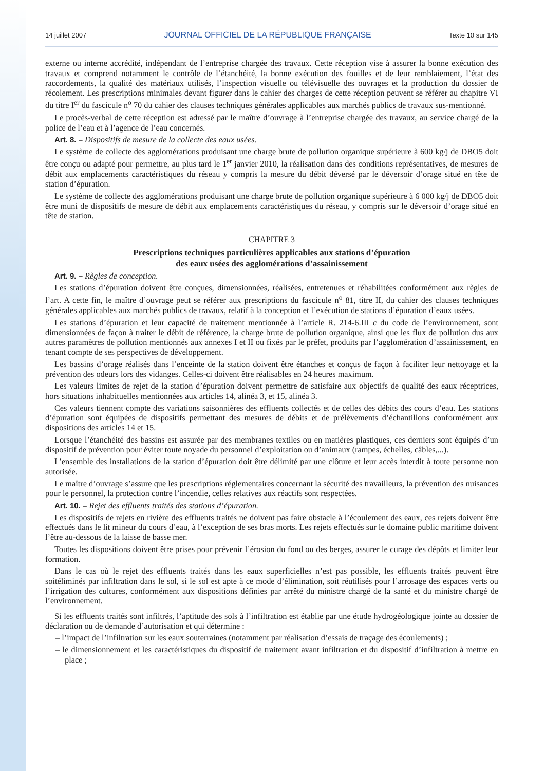14 juillet 2007 JOURNAL OFFICIEL DE LA RÉPUBLIQUE FRANÇAISE Texte 10 sur 145
externe ou interne accrédité, indépendant de l’entreprise chargée des travaux. Cette réception vise à assurer la bonne exécution des travaux et comprend notamment le contrôle de l’étanchéité, la bonne exécution des fouilles et de leur remblaiement, l’état des raccordements, la qualité des matériaux utilisés, l’inspection visuelle ou télévisuelle des ouvrages et la production du dossier de récolement. Les prescriptions minimales devant figurer dans le cahier des charges de cette réception peuvent se référer au chapitre VI du titre I<sup>er</sup> du fascicule n<sup>o</sup> 70 du cahier des clauses techniques générales applicables aux marchés publics de travaux sus-mentionné.
Le procès-verbal de cette réception est adressé par le maître d’ouvrage à l’entreprise chargée des travaux, au service chargé de la police de l’eau et à l’agence de l’eau concernés.
Art. 8. – Dispositifs de mesure de la collecte des eaux usées.
Le système de collecte des agglomérations produisant une charge brute de pollution organique supérieure à 600 kg/j de DBO5 doit être conçu ou adapté pour permettre, au plus tard le 1<sup>er</sup> janvier 2010, la réalisation dans des conditions représentatives, de mesures de débit aux emplacements caractéristiques du réseau y compris la mesure du débit déversé par le déversoir d’orage situé en tête de station d’épuration.
Le système de collecte des agglomérations produisant une charge brute de pollution organique supérieure à 6 000 kg/j de DBO5 doit être muni de dispositifs de mesure de débit aux emplacements caractéristiques du réseau, y compris sur le déversoir d’orage situé en tête de station.
CHAPITRE 3
Prescriptions techniques particulières applicables aux stations d’épuration
des eaux usées des agglomérations d’assainissement
Art. 9. – Règles de conception.
Les stations d’épuration doivent être conçues, dimensionnées, réalisées, entretenues et réhabilitées conformément aux règles de l’art. A cette fin, le maître d’ouvrage peut se référer aux prescriptions du fascicule n<sup>o</sup> 81, titre II, du cahier des clauses techniques générales applicables aux marchés publics de travaux, relatif à la conception et l’exécution de stations d’épuration d’eaux usées.
Les stations d’épuration et leur capacité de traitement mentionnée à l’article R. 214-6.III c du code de l’environnement, sont dimensionnées de façon à traiter le débit de référence, la charge brute de pollution organique, ainsi que les flux de pollution dus aux autres paramètres de pollution mentionnés aux annexes I et II ou fixés par le préfet, produits par l’agglomération d’assainissement, en tenant compte de ses perspectives de développement.
Les bassins d’orage réalisés dans l’enceinte de la station doivent être étanches et conçus de façon à faciliter leur nettoyage et la prévention des odeurs lors des vidanges. Celles-ci doivent être réalisables en 24 heures maximum.
Les valeurs limites de rejet de la station d’épuration doivent permettre de satisfaire aux objectifs de qualité des eaux réceptrices, hors situations inhabituelles mentionnées aux articles 14, alinéa 3, et 15, alinéa 3.
Ces valeurs tiennent compte des variations saisonnières des effluents collectés et de celles des débits des cours d’eau. Les stations d’épuration sont équipées de dispositifs permettant des mesures de débits et de prélèvements d’échantillons conformément aux dispositions des articles 14 et 15.
Lorsque l’étanchéité des bassins est assurée par des membranes textiles ou en matières plastiques, ces derniers sont équipés d’un dispositif de prévention pour éviter toute noyade du personnel d’exploitation ou d’animaux (rampes, échelles, câbles,...).
L’ensemble des installations de la station d’épuration doit être délimité par une clôture et leur accès interdit à toute personne non autorisée.
Le maître d’ouvrage s’assure que les prescriptions réglementaires concernant la sécurité des travailleurs, la prévention des nuisances pour le personnel, la protection contre l’incendie, celles relatives aux réactifs sont respectées.
Art. 10. – Rejet des effluents traités des stations d’épuration.
Les dispositifs de rejets en rivière des effluents traités ne doivent pas faire obstacle à l’écoulement des eaux, ces rejets doivent être effectués dans le lit mineur du cours d’eau, à l’exception de ses bras morts. Les rejets effectués sur le domaine public maritime doivent l’être au-dessous de la laisse de basse mer.
Toutes les dispositions doivent être prises pour prévenir l’érosion du fond ou des berges, assurer le curage des dépôts et limiter leur formation.
Dans le cas où le rejet des effluents traités dans les eaux superficielles n’est pas possible, les effluents traités peuvent être soitéliminés par infiltration dans le sol, si le sol est apte à ce mode d’élimination, soit réutilisés pour l’arrosage des espaces verts ou l’irrigation des cultures, conformément aux dispositions définies par arrêté du ministre chargé de la santé et du ministre chargé de l’environnement.
Si les effluents traités sont infiltrés, l’aptitude des sols à l’infiltration est établie par une étude hydrogéologique jointe au dossier de déclaration ou de demande d’autorisation et qui détermine :
– l’impact de l’infiltration sur les eaux souterraines (notamment par réalisation d’essais de traçage des écoulements) ;
– le dimensionnement et les caractéristiques du dispositif de traitement avant infiltration et du dispositif d’infiltration à mettre en place ;